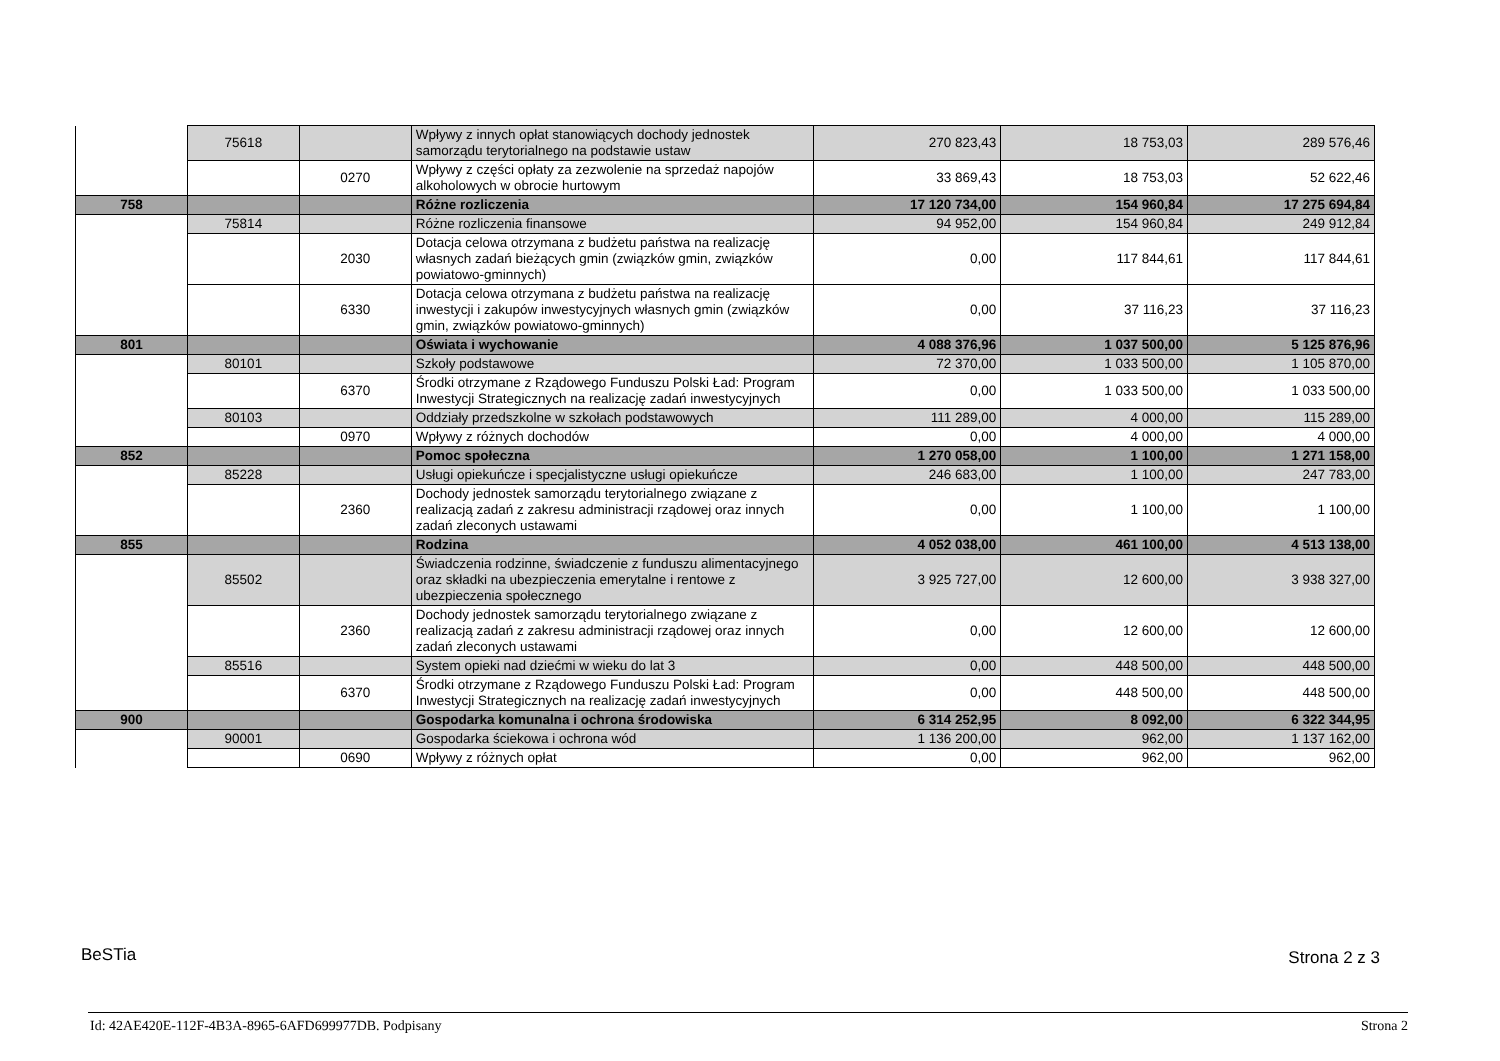| | 75618 | | Wpływy z innych opłat stanowiących dochody jednostek samorządu terytorialnego na podstawie ustaw | 270 823,43 | 18 753,03 | 289 576,46 |
| | | 0270 | Wpływy z części opłaty za zezwolenie na sprzedaż napojów alkoholowych w obrocie hurtowym | 33 869,43 | 18 753,03 | 52 622,46 |
| 758 | | | Różne rozliczenia | 17 120 734,00 | 154 960,84 | 17 275 694,84 |
| | 75814 | | Różne rozliczenia finansowe | 94 952,00 | 154 960,84 | 249 912,84 |
| | | 2030 | Dotacja celowa otrzymana z budżetu państwa na realizację własnych zadań bieżących gmin (związków gmin, związków powiatowo-gminnych) | 0,00 | 117 844,61 | 117 844,61 |
| | | 6330 | Dotacja celowa otrzymana z budżetu państwa na realizację inwestycji i zakupów inwestycyjnych własnych gmin (związków gmin, związków powiatowo-gminnych) | 0,00 | 37 116,23 | 37 116,23 |
| 801 | | | Oświata i wychowanie | 4 088 376,96 | 1 037 500,00 | 5 125 876,96 |
| | 80101 | | Szkoły podstawowe | 72 370,00 | 1 033 500,00 | 1 105 870,00 |
| | | 6370 | Środki otrzymane z Rządowego Funduszu Polski Ład: Program Inwestycji Strategicznych na realizację zadań inwestycyjnych | 0,00 | 1 033 500,00 | 1 033 500,00 |
| | 80103 | | Oddziały przedszkolne w szkołach podstawowych | 111 289,00 | 4 000,00 | 115 289,00 |
| | | 0970 | Wpływy z różnych dochodów | 0,00 | 4 000,00 | 4 000,00 |
| 852 | | | Pomoc społeczna | 1 270 058,00 | 1 100,00 | 1 271 158,00 |
| | 85228 | | Usługi opiekuńcze i specjalistyczne usługi opiekuńcze | 246 683,00 | 1 100,00 | 247 783,00 |
| | | 2360 | Dochody jednostek samorządu terytorialnego związane z realizacją zadań z zakresu administracji rządowej oraz innych zadań zleconych ustawami | 0,00 | 1 100,00 | 1 100,00 |
| 855 | | | Rodzina | 4 052 038,00 | 461 100,00 | 4 513 138,00 |
| | 85502 | | Świadczenia rodzinne, świadczenie z funduszu alimentacyjnego oraz składki na ubezpieczenia emerytalne i rentowe z ubezpieczenia społecznego | 3 925 727,00 | 12 600,00 | 3 938 327,00 |
| | | 2360 | Dochody jednostek samorządu terytorialnego związane z realizacją zadań z zakresu administracji rządowej oraz innych zadań zleconych ustawami | 0,00 | 12 600,00 | 12 600,00 |
| | 85516 | | System opieki nad dziećmi w wieku do lat 3 | 0,00 | 448 500,00 | 448 500,00 |
| | | 6370 | Środki otrzymane z Rządowego Funduszu Polski Ład: Program Inwestycji Strategicznych na realizację zadań inwestycyjnych | 0,00 | 448 500,00 | 448 500,00 |
| 900 | | | Gospodarka komunalna i ochrona środowiska | 6 314 252,95 | 8 092,00 | 6 322 344,95 |
| | 90001 | | Gospodarka ściekowa i ochrona wód | 1 136 200,00 | 962,00 | 1 137 162,00 |
| | | 0690 | Wpływy z różnych opłat | 0,00 | 962,00 | 962,00 |
BeSTia Strona 2 z 3
Id: 42AE420E-112F-4B3A-8965-6AFD699977DB. Podpisany
Strona 2